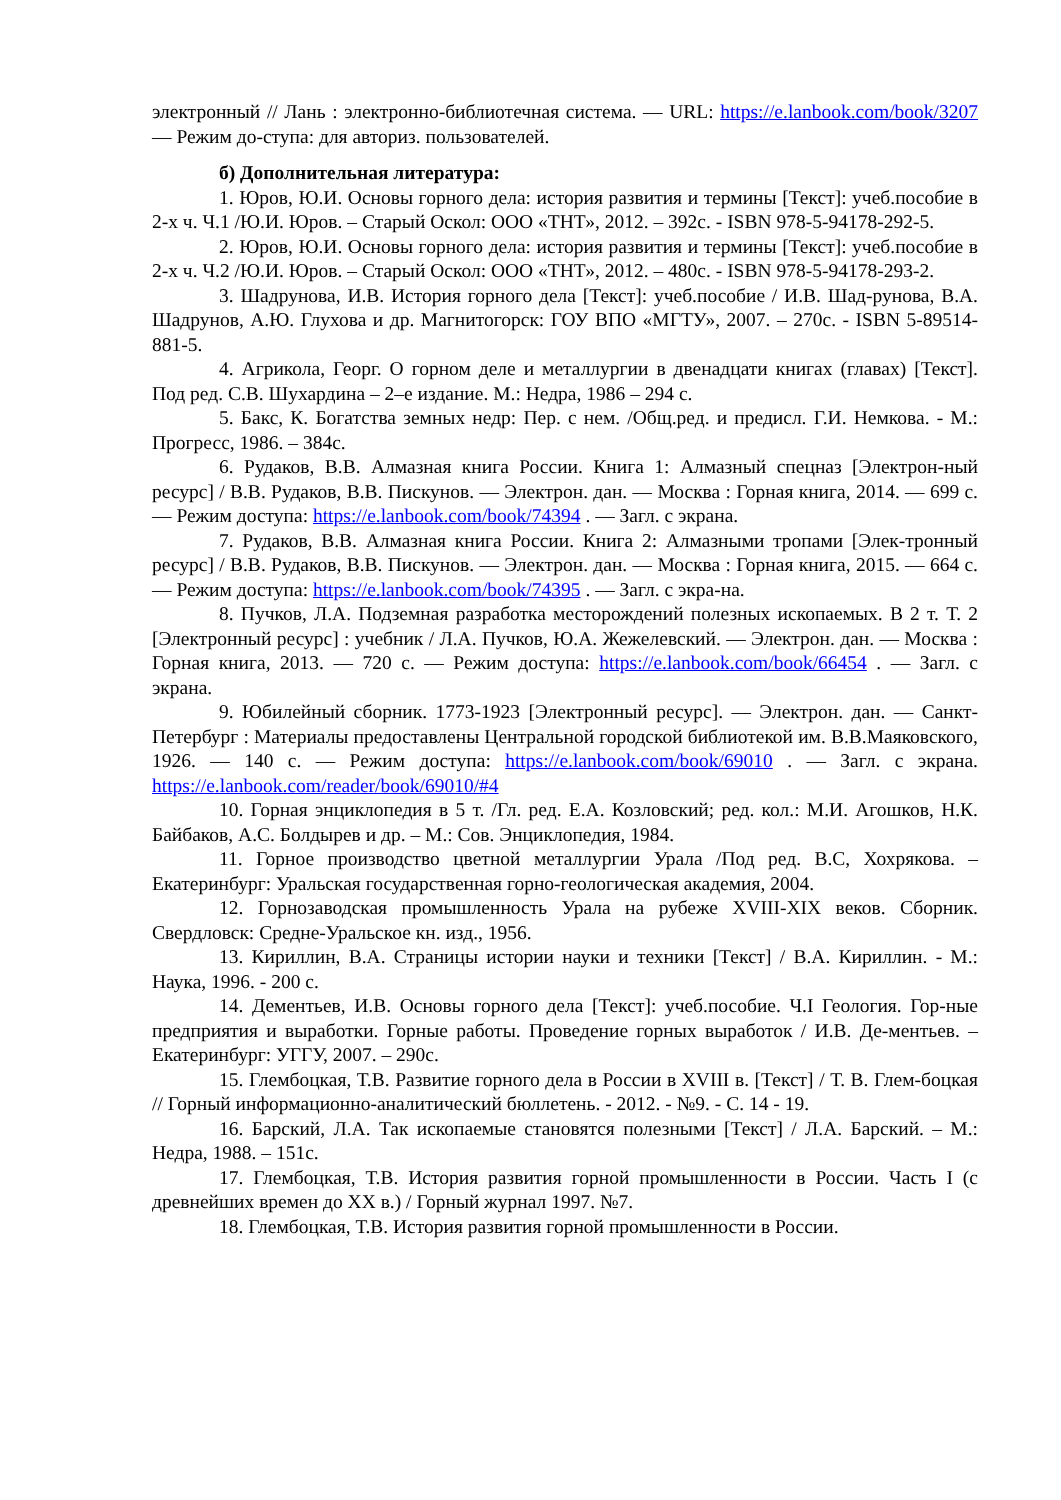электронный // Лань : электронно-библиотечная система. — URL: https://e.lanbook.com/book/3207 — Режим до-ступа: для авториз. пользователей.
б) Дополнительная литература:
1. Юров, Ю.И. Основы горного дела: история развития и термины [Текст]: учеб.пособие в 2-х ч. Ч.1 /Ю.И. Юров. – Старый Оскол: ООО «ТНТ», 2012. – 392с. - ISBN 978-5-94178-292-5.
2. Юров, Ю.И. Основы горного дела: история развития и термины [Текст]: учеб.пособие в 2-х ч. Ч.2 /Ю.И. Юров. – Старый Оскол: ООО «ТНТ», 2012. – 480с. - ISBN 978-5-94178-293-2.
3. Шадрунова, И.В. История горного дела [Текст]: учеб.пособие / И.В. Шад-рунова, В.А. Шадрунов, А.Ю. Глухова и др. Магнитогорск: ГОУ ВПО «МГТУ», 2007. – 270с. - ISBN 5-89514-881-5.
4. Агрикола, Георг. О горном деле и металлургии в двенадцати книгах (главах) [Текст]. Под ред. С.В. Шухардина – 2–е издание. М.: Недра, 1986 – 294 с.
5. Бакс, К. Богатства земных недр: Пер. с нем. /Общ.ред. и предисл. Г.И. Немкова. - М.: Прогресс, 1986. – 384с.
6. Рудаков, В.В. Алмазная книга России. Книга 1: Алмазный спецназ [Электрон-ный ресурс] / В.В. Рудаков, В.В. Пискунов. — Электрон. дан. — Москва : Горная книга, 2014. — 699 с. — Режим доступа: https://e.lanbook.com/book/74394 . — Загл. с экрана.
7. Рудаков, В.В. Алмазная книга России. Книга 2: Алмазными тропами [Элек-тронный ресурс] / В.В. Рудаков, В.В. Пискунов. — Электрон. дан. — Москва : Горная книга, 2015. — 664 с. — Режим доступа: https://e.lanbook.com/book/74395 . — Загл. с экра-на.
8. Пучков, Л.А. Подземная разработка месторождений полезных ископаемых. В 2 т. Т. 2 [Электронный ресурс] : учебник / Л.А. Пучков, Ю.А. Жежелевский. — Электрон. дан. — Москва : Горная книга, 2013. — 720 с. — Режим доступа: https://e.lanbook.com/book/66454 . — Загл. с экрана.
9. Юбилейный сборник. 1773-1923 [Электронный ресурс]. — Электрон. дан. — Санкт-Петербург : Материалы предоставлены Центральной городской библиотекой им. В.В.Маяковского, 1926. — 140 с. — Режим доступа: https://e.lanbook.com/book/69010 . — Загл. с экрана. https://e.lanbook.com/reader/book/69010/#4
10. Горная энциклопедия в 5 т. /Гл. ред. Е.А. Козловский; ред. кол.: М.И. Агошков, Н.К. Байбаков, А.С. Болдырев и др. – М.: Сов. Энциклопедия, 1984.
11. Горное производство цветной металлургии Урала /Под ред. В.С, Хохрякова. – Екатеринбург: Уральская государственная горно-геологическая академия, 2004.
12. Горнозаводская промышленность Урала на рубеже XVIII-XIX веков. Сборник. Свердловск: Средне-Уральское кн. изд., 1956.
13. Кириллин, В.А. Страницы истории науки и техники [Текст] / В.А. Кириллин. - М.: Наука, 1996. - 200 с.
14. Дементьев, И.В. Основы горного дела [Текст]: учеб.пособие. Ч.I Геология. Гор-ные предприятия и выработки. Горные работы. Проведение горных выработок / И.В. Де-ментьев. – Екатеринбург: УГГУ, 2007. – 290с.
15. Глембоцкая, Т.В. Развитие горного дела в России в XVIII в. [Текст] / Т. В. Глем-боцкая // Горный информационно-аналитический бюллетень. - 2012. - №9. - С. 14 - 19.
16. Барский, Л.А. Так ископаемые становятся полезными [Текст] / Л.А. Барский. – М.: Недра, 1988. – 151с.
17. Глембоцкая, Т.В. История развития горной промышленности в России. Часть I (с древнейших времен до XX в.) / Горный журнал 1997. №7.
18. Глембоцкая, Т.В. История развития горной промышленности в России.